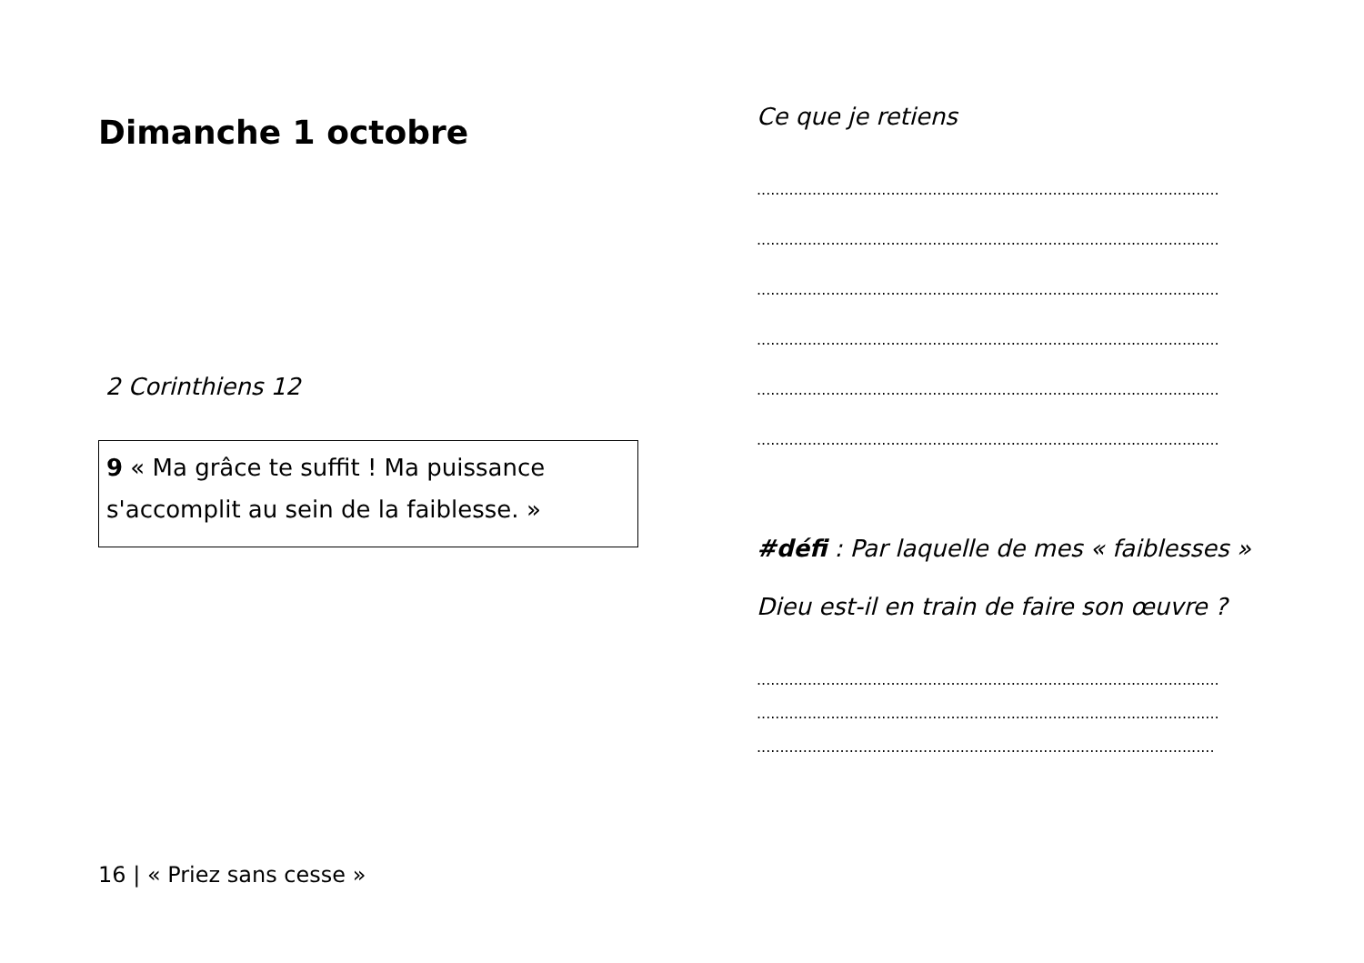Dimanche 1 octobre
2 Corinthiens 12
9 « Ma grâce te suffit ! Ma puissance s'accomplit au sein de la faiblesse. »
16 | « Priez sans cesse »
Ce que je retiens
....................................................................................................
....................................................................................................
....................................................................................................
....................................................................................................
....................................................................................................
....................................................................................................
#défi : Par laquelle de mes « faiblesses » Dieu est-il en train de faire son œuvre ?
....................................................................................................
....................................................................................................
...................................................................................................